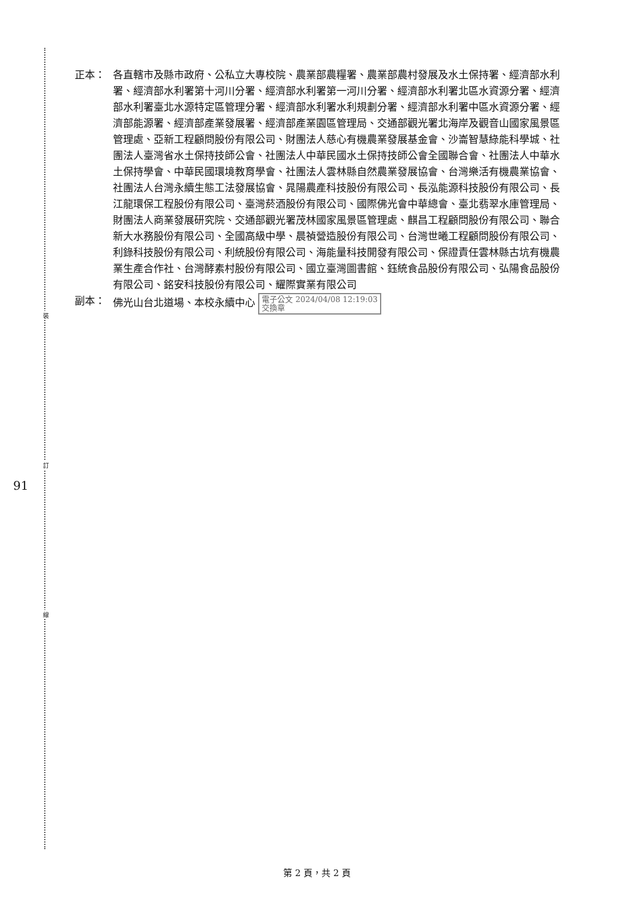裝
訂
線
91
正本： 各直轄市及縣市政府、公私立大專校院、農業部農糧署、農業部農村發展及水土保持署、經濟部水利署、經濟部水利署第十河川分署、經濟部水利署第一河川分署、經濟部水利署北區水資源分署、經濟部水利署臺北水源特定區管理分署、經濟部水利署水利規劃分署、經濟部水利署中區水資源分署、經濟部能源署、經濟部產業發展署、經濟部產業園區管理局、交通部觀光署北海岸及觀音山國家風景區管理處、亞新工程顧問股份有限公司、財團法人慈心有機農業發展基金會、沙崙智慧綠能科學城、社團法人臺灣省水土保持技師公會、社團法人中華民國水土保持技師公會全國聯合會、社團法人中華水土保持學會、中華民國環境教育學會、社團法人雲林縣自然農業發展協會、台灣樂活有機農業協會、社團法人台灣永續生態工法發展協會、晁陽農產科技股份有限公司、長泓能源科技股份有限公司、長江龍環保工程股份有限公司、臺灣菸酒股份有限公司、國際佛光會中華總會、臺北翡翠水庫管理局、財團法人商業發展研究院、交通部觀光署茂林國家風景區管理處、麒昌工程顧問股份有限公司、聯合新大水務股份有限公司、全國高級中學、晨禎營造股份有限公司、台灣世曦工程顧問股份有限公司、利錄科技股份有限公司、利統股份有限公司、海能量科技開發有限公司、保證責任雲林縣古坑有機農業生產合作社、台灣酵素村股份有限公司、國立臺灣圖書館、鈺統食品股份有限公司、弘陽食品股份有限公司、銘安科技股份有限公司、耀際實業有限公司
副本： 佛光山台北道場、本校永續中心 電子公文 2024/04/08 12:19:03
交換章
第 2 頁，共 2 頁